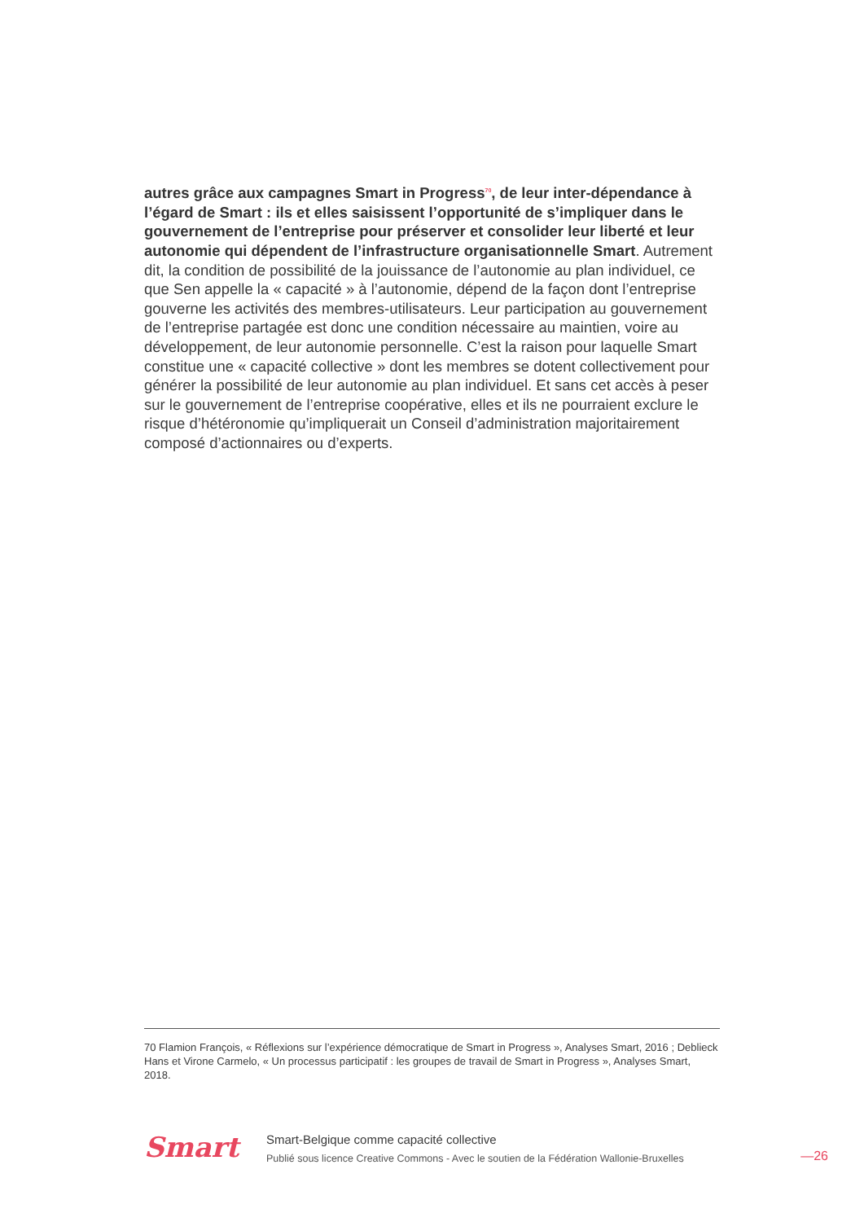autres grâce aux campagnes Smart in Progress<sup>70</sup>, de leur inter-dépendance à l’égard de Smart : ils et elles saisissent l’opportunité de s’impliquer dans le gouvernement de l’entreprise pour préserver et consolider leur liberté et leur autonomie qui dépendent de l’infrastructure organisationnelle Smart. Autrement dit, la condition de possibilité de la jouissance de l’autonomie au plan individuel, ce que Sen appelle la « capacité » à l’autonomie, dépend de la façon dont l’entreprise gouverne les activités des membres-utilisateurs. Leur participation au gouvernement de l’entreprise partagée est donc une condition nécessaire au maintien, voire au développement, de leur autonomie personnelle. C’est la raison pour laquelle Smart constitue une « capacité collective » dont les membres se dotent collectivement pour générer la possibilité de leur autonomie au plan individuel. Et sans cet accès à peser sur le gouvernement de l’entreprise coopérative, elles et ils ne pourraient exclure le risque d’hétéronomie qu’impliquerait un Conseil d’administration majoritairement composé d’actionnaires ou d’experts.
70 Flamion François, « Réflexions sur l’expérience démocratique de Smart in Progress », Analyses Smart, 2016 ; Deblieck Hans et Virone Carmelo, « Un processus participatif : les groupes de travail de Smart in Progress », Analyses Smart, 2018.
Smart
Smart-Belgique comme capacité collective
Publié sous licence Creative Commons - Avec le soutien de la Fédération Wallonie-Bruxelles
—26